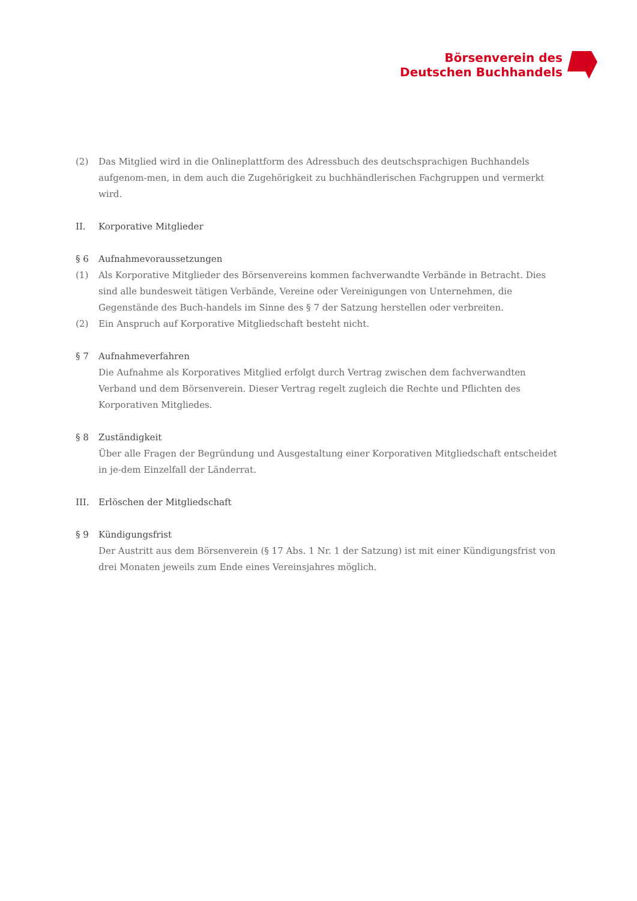Börsenverein des
Deutschen Buchhandels
(2) Das Mitglied wird in die Onlineplattform des Adressbuch des deutschsprachigen Buchhandels aufgenom-men, in dem auch die Zugehörigkeit zu buchhändlerischen Fachgruppen und vermerkt wird.
II. Korporative Mitglieder
§ 6 Aufnahmevoraussetzungen
(1) Als Korporative Mitglieder des Börsenvereins kommen fachverwandte Verbände in Betracht. Dies sind alle bundesweit tätigen Verbände, Vereine oder Vereinigungen von Unternehmen, die Gegenstände des Buch-handels im Sinne des § 7 der Satzung herstellen oder verbreiten.
(2) Ein Anspruch auf Korporative Mitgliedschaft besteht nicht.
§ 7 Aufnahmeverfahren
Die Aufnahme als Korporatives Mitglied erfolgt durch Vertrag zwischen dem fachverwandten Verband und dem Börsenverein. Dieser Vertrag regelt zugleich die Rechte und Pflichten des Korporativen Mitgliedes.
§ 8 Zuständigkeit
Über alle Fragen der Begründung und Ausgestaltung einer Korporativen Mitgliedschaft entscheidet in je-dem Einzelfall der Länderrat.
III. Erlöschen der Mitgliedschaft
§ 9 Kündigungsfrist
Der Austritt aus dem Börsenverein (§ 17 Abs. 1 Nr. 1 der Satzung) ist mit einer Kündigungsfrist von drei Monaten jeweils zum Ende eines Vereinsjahres möglich.